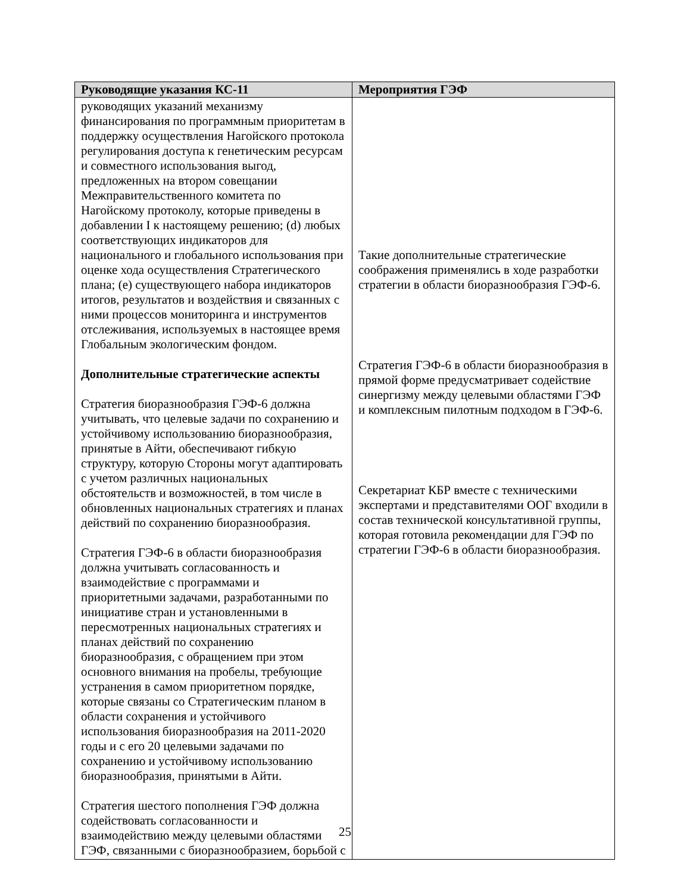| Руководящие указания КС-11 | Мероприятия ГЭФ |
| --- | --- |
| руководящих указаний механизму финансирования по программным приоритетам в поддержку осуществления Нагойского протокола регулирования доступа к генетическим ресурсам и совместного использования выгод, предложенных на втором совещании Межправительственного комитета по Нагойскому протоколу, которые приведены в добавлении I к настоящему решению; (d) любых соответствующих индикаторов для национального и глобального использования при оценке хода осуществления Стратегического плана; (e) существующего набора индикаторов итогов, результатов и воздействия и связанных с ними процессов мониторинга и инструментов отслеживания, используемых в настоящее время Глобальным экологическим фондом. Дополнительные стратегические аспекты Стратегия биоразнообразия ГЭФ-6 должна учитывать, что целевые задачи по сохранению и устойчивому использованию биоразнообразия, принятые в Айти, обеспечивают гибкую структуру, которую Стороны могут адаптировать с учетом различных национальных обстоятельств и возможностей, в том числе в обновленных национальных стратегиях и планах действий по сохранению биоразнообразия. Стратегия ГЭФ-6 в области биоразнообразия должна учитывать согласованность и взаимодействие с программами и приоритетными задачами, разработанными по инициативе стран и установленными в пересмотренных национальных стратегиях и планах действий по сохранению биоразнообразия, с обращением при этом основного внимания на пробелы, требующие устранения в самом приоритетном порядке, которые связаны со Стратегическим планом в области сохранения и устойчивого использования биоразнообразия на 2011-2020 годы и с его 20 целевыми задачами по сохранению и устойчивому использованию биоразнообразия, принятыми в Айти. Стратегия шестого пополнения ГЭФ должна содействовать согласованности и взаимодействию между целевыми областями ГЭФ, связанными с биоразнообразием, борьбой с | Такие дополнительные стратегические соображения применялись в ходе разработки стратегии в области биоразнообразия ГЭФ-6. Стратегия ГЭФ-6 в области биоразнообразия в прямой форме предусматривает содействие синергизму между целевыми областями ГЭФ и комплексным пилотным подходом в ГЭФ-6. Секретариат КБР вместе с техническими экспертами и представителями ООГ входили в состав технической консультативной группы, которая готовила рекомендации для ГЭФ по стратегии ГЭФ-6 в области биоразнообразия. |
25